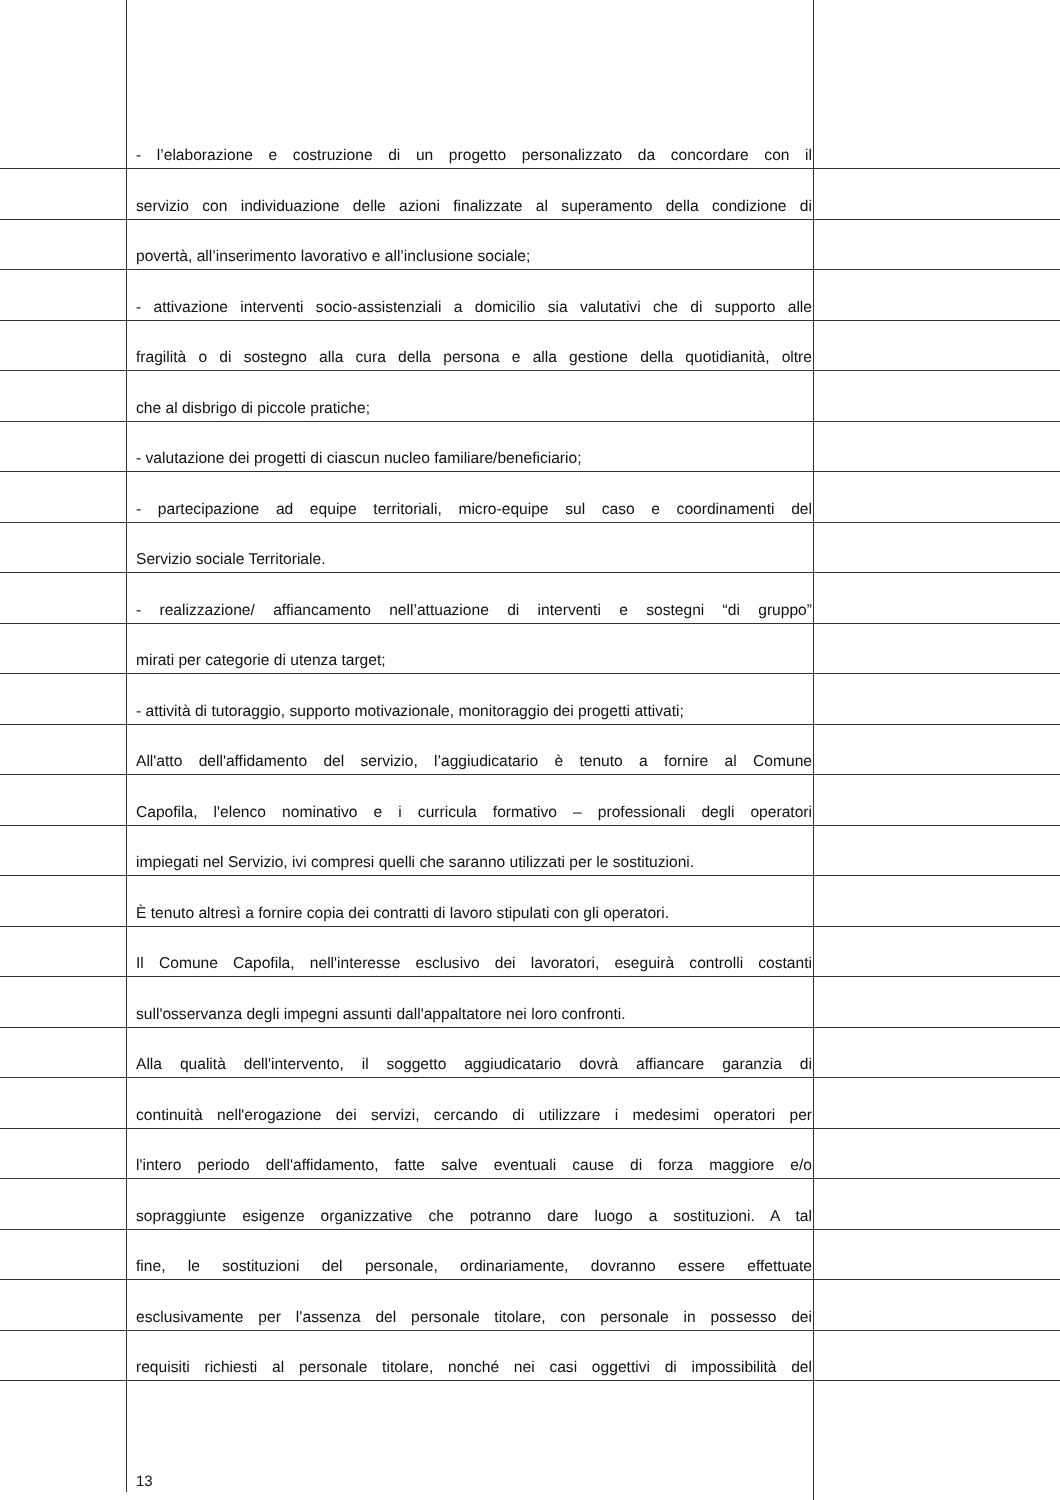- l’elaborazione e costruzione di un progetto personalizzato da concordare con il
servizio con individuazione delle azioni finalizzate al superamento della condizione di
povertà, all’inserimento lavorativo e all’inclusione sociale;
- attivazione interventi socio-assistenziali a domicilio sia valutativi che di supporto alle
fragilità o di sostegno alla cura della persona e alla gestione della quotidianità, oltre
che al disbrigo di piccole pratiche;
- valutazione dei progetti di ciascun nucleo familiare/beneficiario;
- partecipazione ad equipe territoriali, micro-equipe sul caso e coordinamenti del
Servizio sociale Territoriale.
- realizzazione/ affiancamento nell’attuazione di interventi e sostegni “di gruppo”
mirati per categorie di utenza target;
- attività di tutoraggio, supporto motivazionale, monitoraggio dei progetti attivati;
All'atto dell'affidamento del servizio, l’aggiudicatario è tenuto a fornire al Comune
Capofila, l'elenco nominativo e i curricula formativo – professionali degli operatori
impiegati nel Servizio, ivi compresi quelli che saranno utilizzati per le sostituzioni.
È tenuto altresì a fornire copia dei contratti di lavoro stipulati con gli operatori.
Il Comune Capofila, nell'interesse esclusivo dei lavoratori, eseguirà controlli costanti
sull'osservanza degli impegni assunti dall'appaltatore nei loro confronti.
Alla qualità dell'intervento, il soggetto aggiudicatario dovrà affiancare garanzia di
continuità nell'erogazione dei servizi, cercando di utilizzare i medesimi operatori per
l'intero periodo dell'affidamento, fatte salve eventuali cause di forza maggiore e/o
sopraggiunte esigenze organizzative che potranno dare luogo a sostituzioni. A tal
fine, le sostituzioni del personale, ordinariamente, dovranno essere effettuate
esclusivamente per l’assenza del personale titolare, con personale in possesso dei
requisiti richiesti al personale titolare, nonché nei casi oggettivi di impossibilità del
13